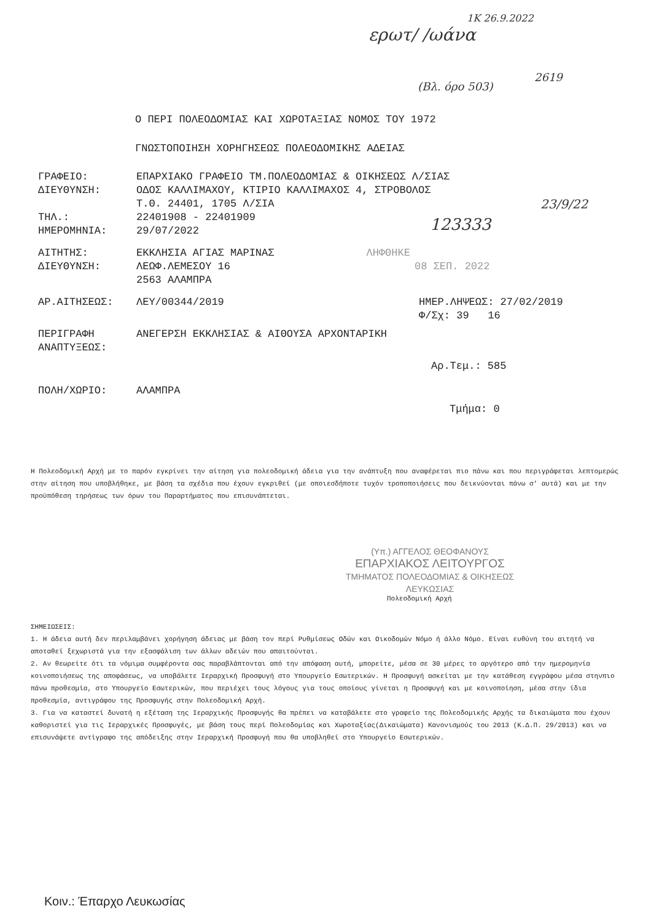ερωτ/ /ωάνα
1Κ 26.9.2022
(Βλ. όρο 503)
2619
23/9/22
123333
Ο ΠΕΡΙ ΠΟΛΕΟΔΟΜΙΑΣ ΚΑΙ ΧΩΡΟΤΑΞΙΑΣ ΝΟΜΟΣ ΤΟΥ 1972
ΓΝΩΣΤΟΠΟΙΗΣΗ ΧΟΡΗΓΗΣΕΩΣ ΠΟΛΕΟΔΟΜΙΚΗΣ ΑΔΕΙΑΣ
ΓΡΑΦΕΙΟ: ΕΠΑΡΧΙΑΚΟ ΓΡΑΦΕΙΟ ΤΜ.ΠΟΛΕΟΔΟΜΙΑΣ & ΟΙΚΗΣΕΩΣ Λ/ΣΙΑΣ
ΔΙΕΥΘΥΝΣΗ: ΟΔΟΣ ΚΑΛΛΙΜΑΧΟΥ, ΚΤΙΡΙΟ ΚΑΛΛΙΜΑΧΟΣ 4, ΣΤΡΟΒΟΛΟΣ
Τ.Θ. 24401, 1705 Λ/ΣΙΑ
ΤΗΛ.: 22401908 - 22401909
ΗΜΕΡΟΜΗΝΙΑ: 29/07/2022
ΑΙΤΗΤΗΣ: ΕΚΚΛΗΣΙΑ ΑΓΙΑΣ ΜΑΡΙΝΑΣ ΛΗΦΘΗΚΕ
ΔΙΕΥΘΥΝΣΗ: ΛΕΩΦ.ΛΕΜΕΣΟΥ 16
2563 ΑΛΑΜΠΡΑ 08 ΣΕΠ. 2022
ΑΡ.ΑΙΤΗΣΕΩΣ: ΛΕΥ/00344/2019 ΗΜΕΡ.ΛΗΨΕΩΣ: 27/02/2019
Φ/Σχ: 39 16
ΠΕΡΙΓΡΑΦΗ
ΑΝΑΠΤΥΞΕΩΣ: ΑΝΕΓΕΡΣΗ ΕΚΚΛΗΣΙΑΣ & ΑΙΘΟΥΣΑ ΑΡΧΟΝΤΑΡΙΚΗ
Αρ.Τεμ.: 585
ΠΟΛΗ/ΧΩΡΙΟ: ΑΛΑΜΠΡΑ
Τμήμα: 0
Η Πολεοδομική Αρχή με το παρόν εγκρίνει την αίτηση για πολεοδομική άδεια για την ανάπτυξη που αναφέρεται πιο πάνω και που περιγράφεται λεπτομερώς στην αίτηση που υποβλήθηκε, με βάση τα σχέδια που έχουν εγκριθεί (με οποιεσδήποτε τυχόν τροποποιήσεις που δεικνύονται πάνω σ' αυτά) και με την προϋπόθεση τηρήσεως των όρων του Παραρτήματος που επισυνάπτεται.
(Υπ.) ΑΓΓΕΛΟΣ ΘΕΟΦΑΝΟΥΣ
ΕΠΑΡΧΙΑΚΟΣ ΛΕΙΤΟΥΡΓΟΣ
ΤΜΗΜΑΤΟΣ ΠΟΛΕΟΔΟΜΙΑΣ & ΟΙΚΗΣΕΩΣ
ΛΕΥΚΩΣΙΑΣ
Πολεοδομική Αρχή
ΣΗΜΕΙΩΣΕΙΣ:
1. Η άδεια αυτή δεν περιλαμβάνει χορήγηση άδειας με βάση τον περί Ρυθμίσεως Οδών και Οικοδομών Νόμο ή άλλο Νόμο. Είναι ευθύνη του αιτητή να αποταθεί ξεχωριστά για την εξασφάλιση των άλλων αδειών που απαιτούνται.
2. Αν θεωρείτε ότι τα νόμιμα συμφέροντα σας παραβλάπτονται από την απόφαση αυτή, μπορείτε, μέσα σε 30 μέρες το αργότερο από την ημερομηνία κοινοποιήσεως της αποφάσεως, να υποβάλετε Ιεραρχική Προσφυγή στο Υπουργείο Εσωτερικών. Η Προσφυγή ασκείται με την κατάθεση εγγράφου μέσα στηνπιο πάνω προθεσμία, στο Υπουργείο Εσωτερικών, που περιέχει τους λόγους για τους οποίους γίνεται η Προσφυγή και με κοινοποίηση, μέσα στην ίδια προθεσμία, αντιγράφου της Προσφυγής στην Πολεοδομική Αρχή.
3. Για να καταστεί δυνατή η εξέταση της Ιεραρχικής Προσφυγής θα πρέπει να καταβάλετε στο γραφείο της Πολεοδομικής Αρχής τα δικαιώματα που έχουν καθοριστεί για τις Ιεραρχικές Προσφυγές, με βάση τους περί Πολεοδομίας και Χωροταξίας(Δικαιώματα) Κανονισμούς του 2013 (Κ.Δ.Π. 29/2013) και να επισυνάψετε αντίγραφο της απόδειξης στην Ιεραρχική Προσφυγή που θα υποβληθεί στο Υπουργείο Εσωτερικών.
Κοιν.: Έπαρχο Λευκωσίας